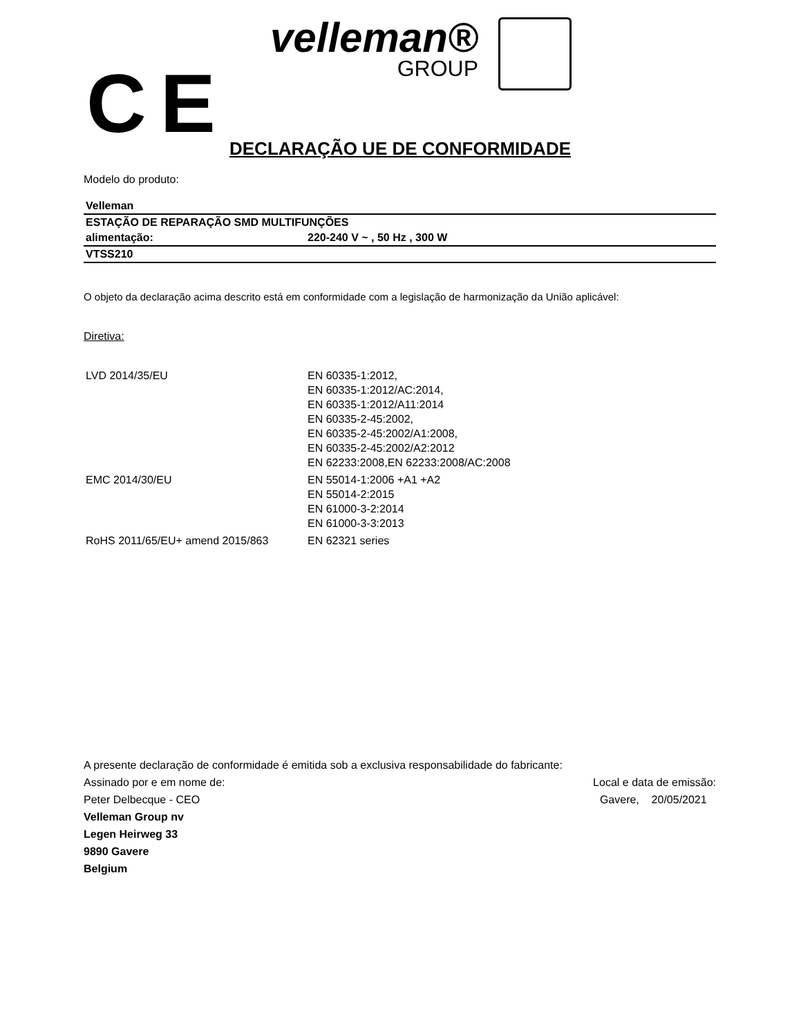CE
velleman®
GROUP
DECLARAÇÃO UE DE CONFORMIDADE
Modelo do produto:
| Velleman | |
| ESTAÇÃO DE REPARAÇÃO SMD MULTIFUNÇÕES | |
| alimentação: | 220-240 V ~ , 50 Hz , 300 W |
| VTSS210 | |
O objeto da declaração acima descrito está em conformidade com a legislação de harmonização da União aplicável:
Diretiva:
| LVD 2014/35/EU | EN 60335-1:2012, EN 60335-1:2012/AC:2014, EN 60335-1:2012/A11:2014 EN 60335-2-45:2002, EN 60335-2-45:2002/A1:2008, EN 60335-2-45:2002/A2:2012 EN 62233:2008,EN 62233:2008/AC:2008 |
| EMC 2014/30/EU | EN 55014-1:2006 +A1 +A2 EN 55014-2:2015 EN 61000-3-2:2014 EN 61000-3-3:2013 |
| RoHS 2011/65/EU+ amend 2015/863 | EN 62321 series |
A presente declaração de conformidade é emitida sob a exclusiva responsabilidade do fabricante:
Assinado por e em nome de: Local e data de emissão:
Peter Delbecque - CEO Gavere, 20/05/2021
Velleman Group nv
Legen Heirweg 33
9890 Gavere
Belgium